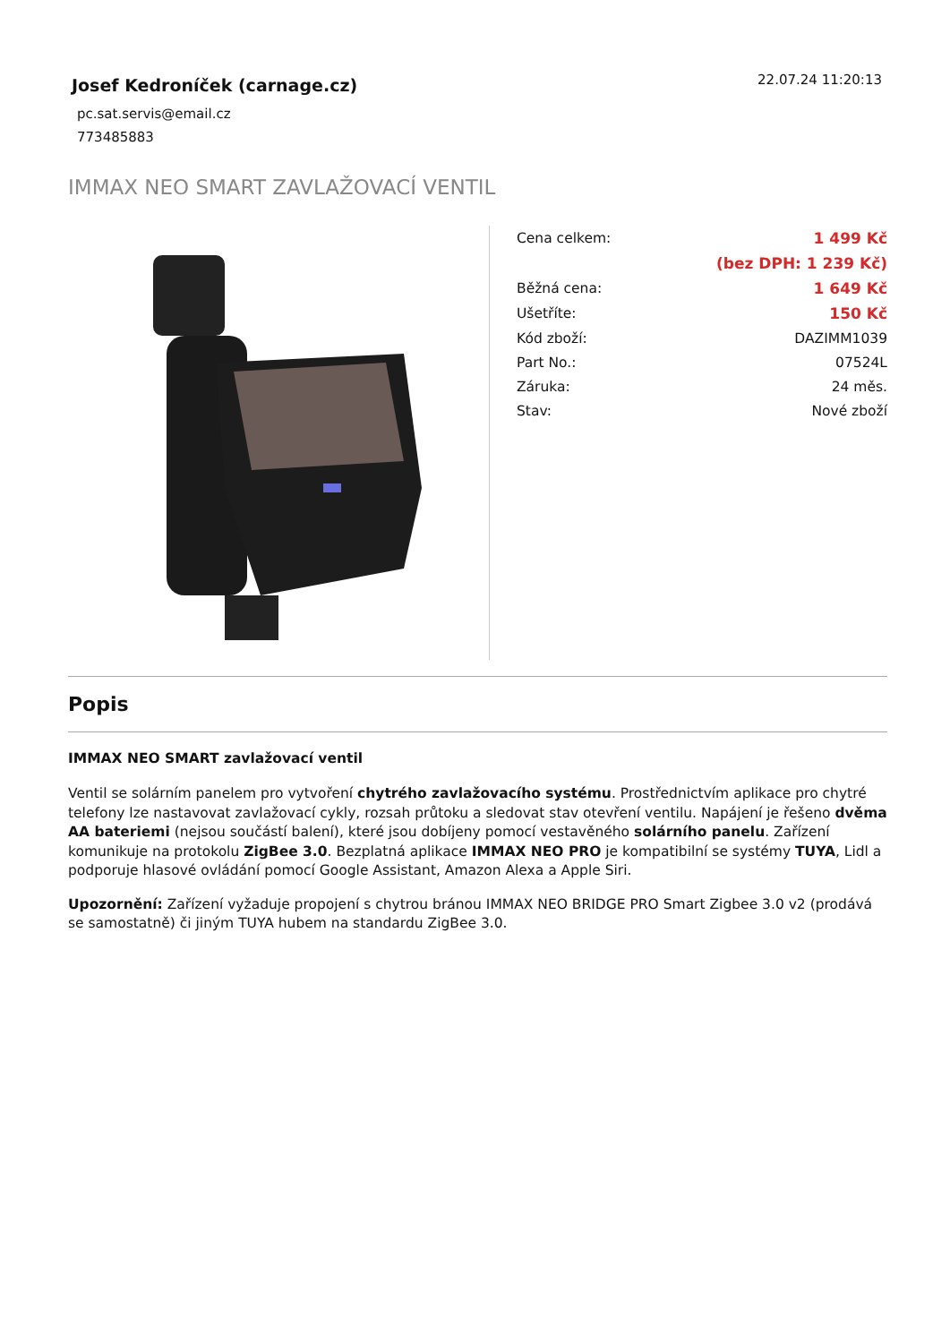Josef Kedroníček (carnage.cz)
pc.sat.servis@email.cz
773485883
22.07.24 11:20:13
IMMAX NEO SMART ZAVLAŽOVACÍ VENTIL
| Cena celkem: | 1 499 Kč |
| | (bez DPH: 1 239 Kč) |
| Běžná cena: | 1 649 Kč |
| Ušetříte: | 150 Kč |
| Kód zboží: | DAZIMM1039 |
| Part No.: | 07524L |
| Záruka: | 24 měs. |
| Stav: | Nové zboží |
Popis
IMMAX NEO SMART zavlažovací ventil
Ventil se solárním panelem pro vytvoření chytrého zavlažovacího systému. Prostřednictvím aplikace pro chytré telefony lze nastavovat zavlažovací cykly, rozsah průtoku a sledovat stav otevření ventilu. Napájení je řešeno dvěma AA bateriemi (nejsou součástí balení), které jsou dobíjeny pomocí vestavěného solárního panelu. Zařízení komunikuje na protokolu ZigBee 3.0. Bezplatná aplikace IMMAX NEO PRO je kompatibilní se systémy TUYA, Lidl a podporuje hlasové ovládání pomocí Google Assistant, Amazon Alexa a Apple Siri.
Upozornění: Zařízení vyžaduje propojení s chytrou bránou IMMAX NEO BRIDGE PRO Smart Zigbee 3.0 v2 (prodává se samostatně) či jiným TUYA hubem na standardu ZigBee 3.0.